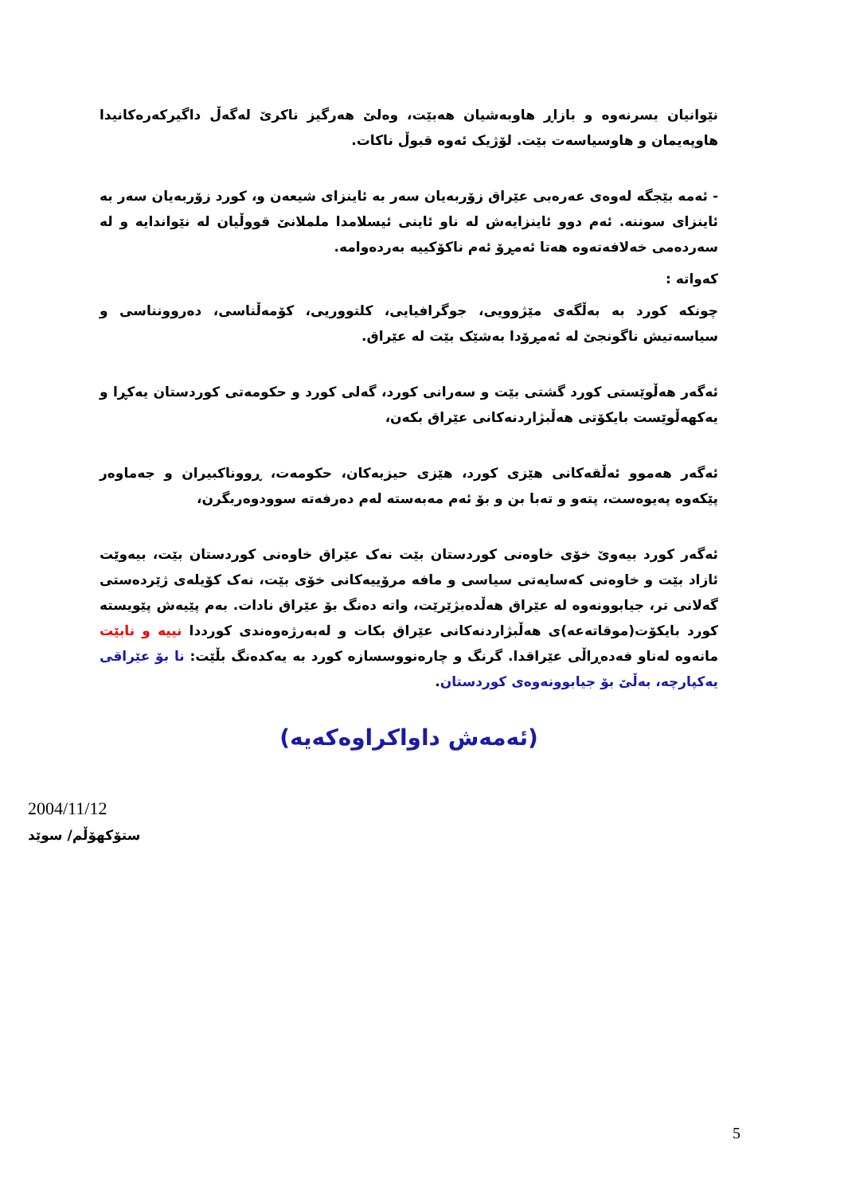نێوانیان بسرنەوە و بازاڕ هاوبەشیان هەبێت، وەلێ هەرگیز ناکرێ لەگەڵ داگیرکەرەکانیدا هاوپەیمان و هاوسیاسەت بێت. لۆژیک ئەوە قبوڵ ناکات.
- ئەمە بێجگە لەوەی عەرەبی عێراق زۆربەیان سەر بە ئاینزای شیعەن و، کورد زۆربەیان سەر بە ئاینزای سوننە. ئەم دوو ئاینزایەش لە ناو ئاینی ئیسلامدا ململانێ قووڵیان لە نێواندایە و لە سەردەمی خەلافەتەوە هەتا ئەمڕۆ ئەم ناکۆکییە بەردەوامە.
کەواتە :
چونکە کورد بە بەڵگەی مێژوویی، جوگرافیایی، کلتووریی، کۆمەڵناسی، دەروونناسی و سیاسەتیش ناگونجێ لە ئەمڕۆدا بەشێک بێت لە عێراق.
ئەگەر هەڵوێستی کورد گشتی بێت و سەرانی کورد، گەلی کورد و حکومەتی کوردستان یەکڕا و یەکهەڵوێست بایکۆتی هەڵبژاردنەکانی عێراق بکەن،
ئەگەر هەموو ئەڵقەکانی هێزی کورد، هێزی حیزبەکان، حکومەت، ڕووناکبیران و جەماوەر پێکەوە پەیوەست، پتەو و تەبا بن و بۆ ئەم مەبەستە لەم دەرفەتە سوودوەربگرن،
ئەگەر کورد بیەوێ خۆی خاوەنی کوردستان بێت نەک عێراق خاوەنی کوردستان بێت، بیەوێت ئازاد بێت و خاوەنی کەسایەتی سیاسی و مافە مرۆییەکانی خۆی بێت، نەک کۆیلەی ژێردەستی گەلانی تر، جیابوونەوە لە عێراق هەڵدەبژێرێت، واتە دەنگ بۆ عێراق نادات. بەم پێیەش پێویستە کورد بایکۆت(موقاتەعە)ی هەڵبژاردنەکانی عێراق بکات و لەبەرژەوەندی کورددا نییە و نابێت مانەوە لەناو فەدەڕاڵی عێراقدا. گرنگ و چارەنووسسازە کورد بە یەکدەنگ بڵێت: نا بۆ عێراقی یەکپارچە، بەڵێ بۆ جیابوونەوەی کوردستان.
(ئەمەش داواکراوەکەیە)
2004/11/12
ستۆکهۆڵم/ سوێد
5